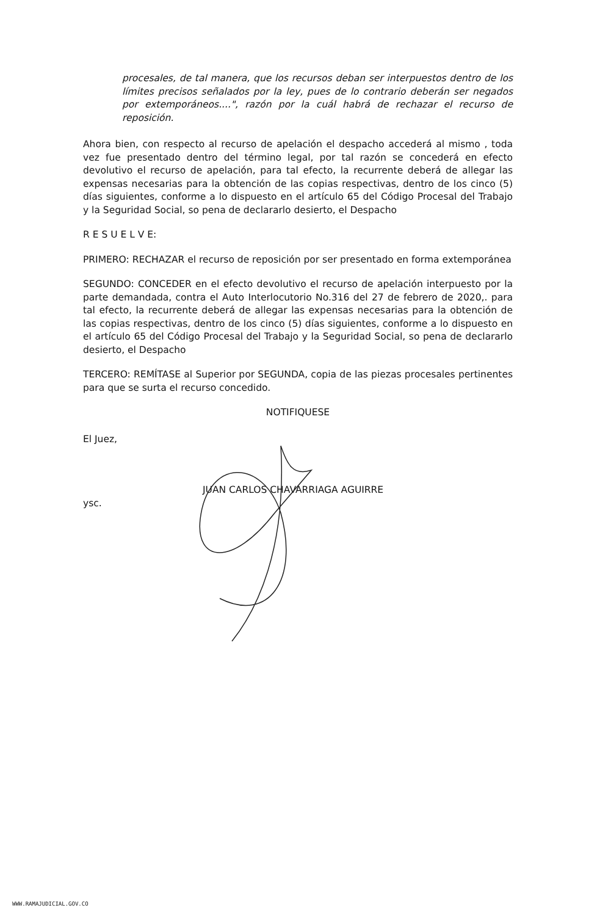procesales, de tal manera, que los recursos deban ser interpuestos dentro de los límites precisos señalados por la ley, pues de lo contrario deberán ser negados por extemporáneos....", razón por la cuál habrá de rechazar el recurso de reposición.
Ahora bien, con respecto al recurso de apelación el despacho accederá al mismo , toda vez fue presentado dentro del término legal, por tal razón se concederá en efecto devolutivo el recurso de apelación, para tal efecto, la recurrente deberá de allegar las expensas necesarias para la obtención de las copias respectivas, dentro de los cinco (5) días siguientes, conforme a lo dispuesto en el artículo 65 del Código Procesal del Trabajo y la Seguridad Social, so pena de declararlo desierto, el Despacho
R E S U E L V E:
PRIMERO: RECHAZAR el recurso de reposición por ser presentado en forma extemporánea
SEGUNDO: CONCEDER en el efecto devolutivo el recurso de apelación interpuesto por la parte demandada, contra el Auto Interlocutorio No.316 del 27 de febrero de 2020,. para tal efecto, la recurrente deberá de allegar las expensas necesarias para la obtención de las copias respectivas, dentro de los cinco (5) días siguientes, conforme a lo dispuesto en el artículo 65 del Código Procesal del Trabajo y la Seguridad Social, so pena de declararlo desierto, el Despacho
TERCERO: REMÍTASE al Superior por SEGUNDA, copia de las piezas procesales pertinentes para que se surta el recurso concedido.
NOTIFIQUESE
El Juez,
JUAN CARLOS CHAVARRIAGA AGUIRRE
ysc.
WWW.RAMAJUDICIAL.GOV.CO